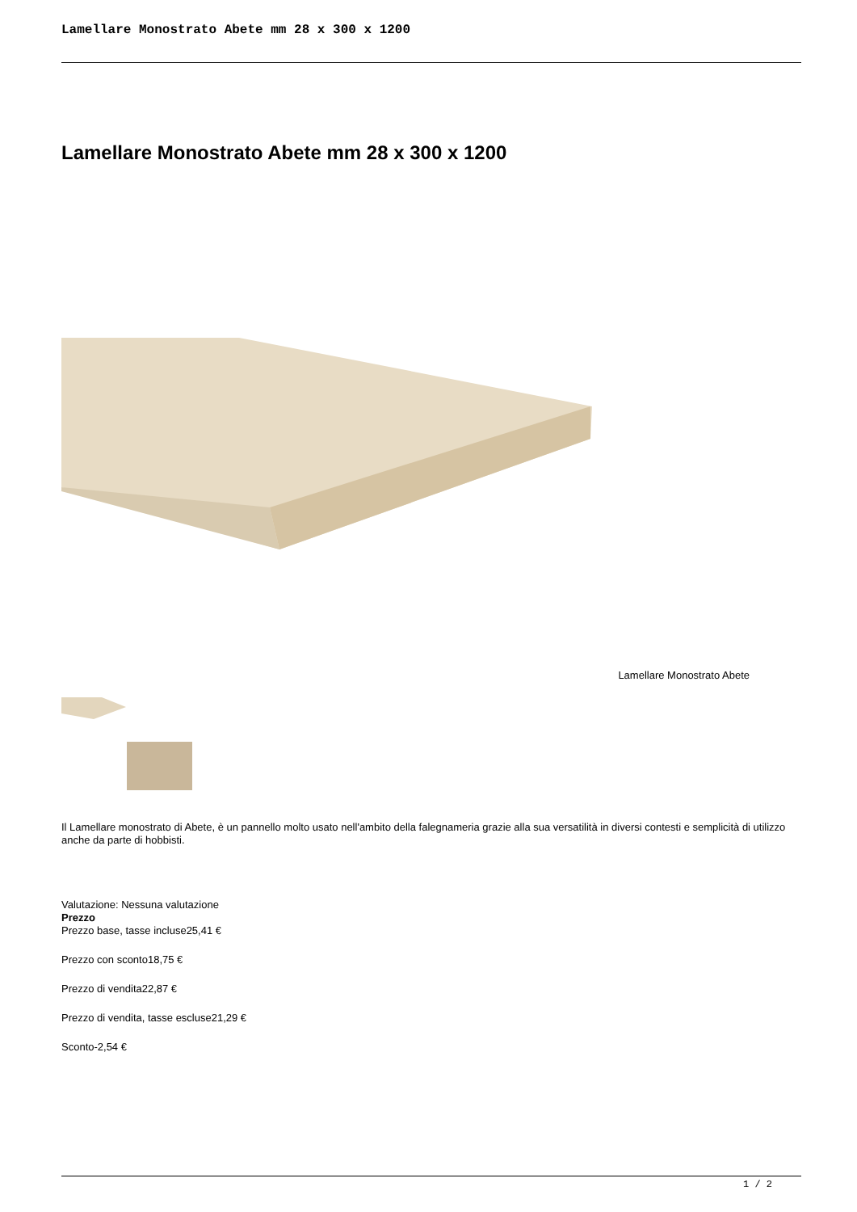Lamellare Monostrato Abete mm 28 x 300 x 1200
Lamellare Monostrato Abete mm 28 x 300 x 1200
Lamellare Monostrato Abete
Il Lamellare monostrato di Abete, è un pannello molto usato nell'ambito della falegnameria grazie alla sua versatilità in diversi contesti e semplicità di utilizzo anche da parte di hobbisti.
Valutazione: Nessuna valutazione
Prezzo
Prezzo base, tasse incluse25,41 €
Prezzo con sconto18,75 €
Prezzo di vendita22,87 €
Prezzo di vendita, tasse escluse21,29 €
Sconto-2,54 €
1 / 2